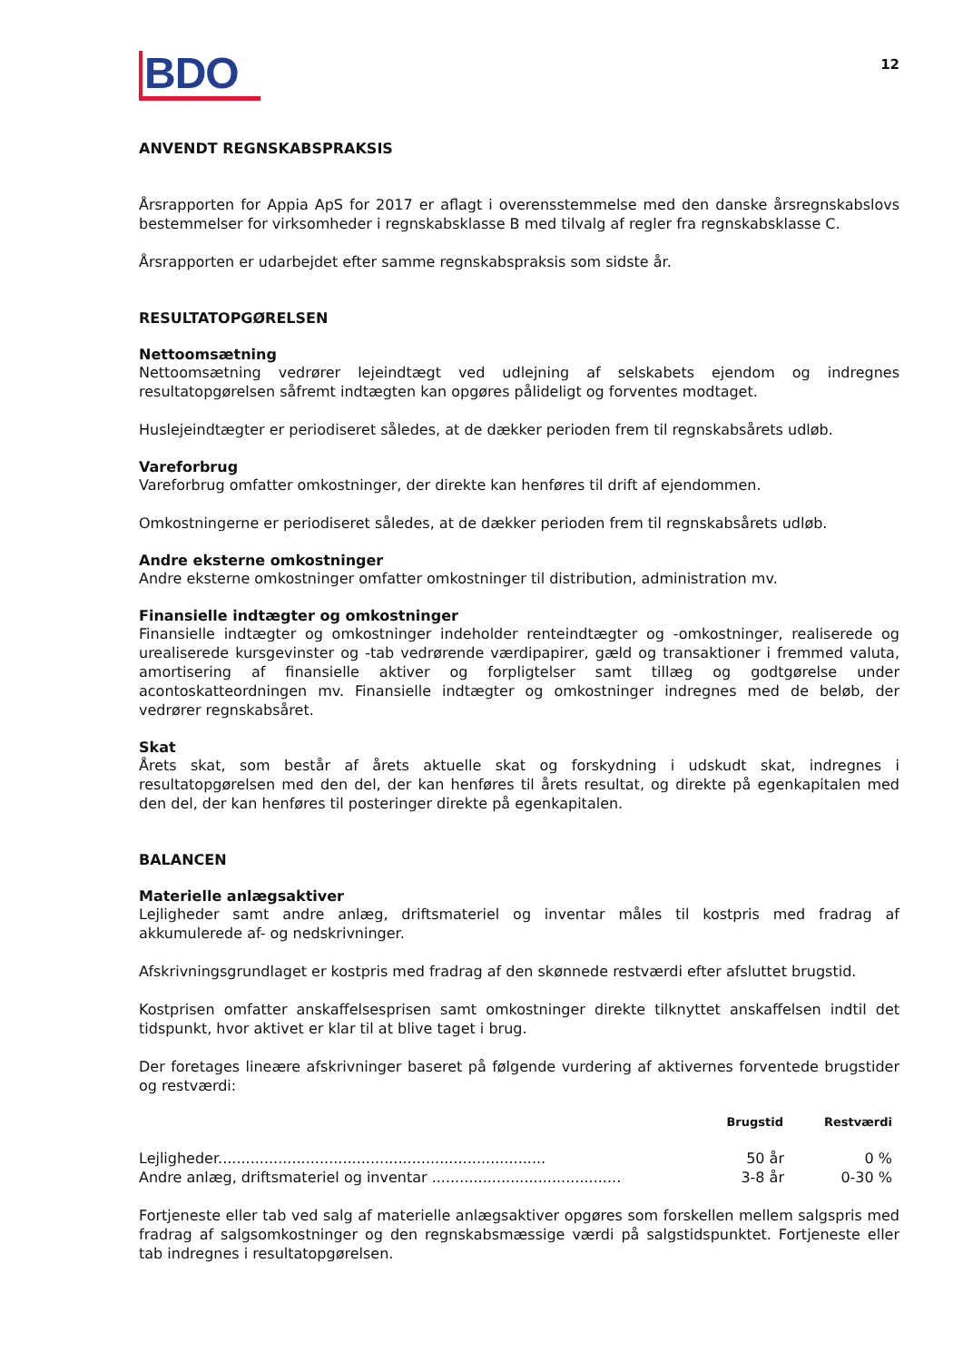BDO
12
ANVENDT REGNSKABSPRAKSIS
Årsrapporten for Appia ApS for 2017 er aflagt i overensstemmelse med den danske årsregnskabslovs bestemmelser for virksomheder i regnskabsklasse B med tilvalg af regler fra regnskabsklasse C.
Årsrapporten er udarbejdet efter samme regnskabspraksis som sidste år.
RESULTATOPGØRELSEN
Nettoomsætning
Nettoomsætning vedrører lejeindtægt ved udlejning af selskabets ejendom og indregnes resultatopgørelsen såfremt indtægten kan opgøres pålideligt og forventes modtaget.
Huslejeindtægter er periodiseret således, at de dækker perioden frem til regnskabsårets udløb.
Vareforbrug
Vareforbrug omfatter omkostninger, der direkte kan henføres til drift af ejendommen.
Omkostningerne er periodiseret således, at de dækker perioden frem til regnskabsårets udløb.
Andre eksterne omkostninger
Andre eksterne omkostninger omfatter omkostninger til distribution, administration mv.
Finansielle indtægter og omkostninger
Finansielle indtægter og omkostninger indeholder renteindtægter og -omkostninger, realiserede og urealiserede kursgevinster og -tab vedrørende værdipapirer, gæld og transaktioner i fremmed valuta, amortisering af finansielle aktiver og forpligtelser samt tillæg og godtgørelse under acontoskatteordningen mv. Finansielle indtægter og omkostninger indregnes med de beløb, der vedrører regnskabsåret.
Skat
Årets skat, som består af årets aktuelle skat og forskydning i udskudt skat, indregnes i resultatopgørelsen med den del, der kan henføres til årets resultat, og direkte på egenkapitalen med den del, der kan henføres til posteringer direkte på egenkapitalen.
BALANCEN
Materielle anlægsaktiver
Lejligheder samt andre anlæg, driftsmateriel og inventar måles til kostpris med fradrag af akkumulerede af- og nedskrivninger.
Afskrivningsgrundlaget er kostpris med fradrag af den skønnede restværdi efter afsluttet brugstid.
Kostprisen omfatter anskaffelsesprisen samt omkostninger direkte tilknyttet anskaffelsen indtil det tidspunkt, hvor aktivet er klar til at blive taget i brug.
Der foretages lineære afskrivninger baseret på følgende vurdering af aktivernes forventede brugstider og restværdi:
| | Brugstid | Restværdi |
| --- | --- | --- |
| Lejligheder....................................................................... | 50 år | 0 % |
| Andre anlæg, driftsmateriel og inventar ......................................... | 3-8 år | 0-30 % |
Fortjeneste eller tab ved salg af materielle anlægsaktiver opgøres som forskellen mellem salgspris med fradrag af salgsomkostninger og den regnskabsmæssige værdi på salgstidspunktet. Fortjeneste eller tab indregnes i resultatopgørelsen.